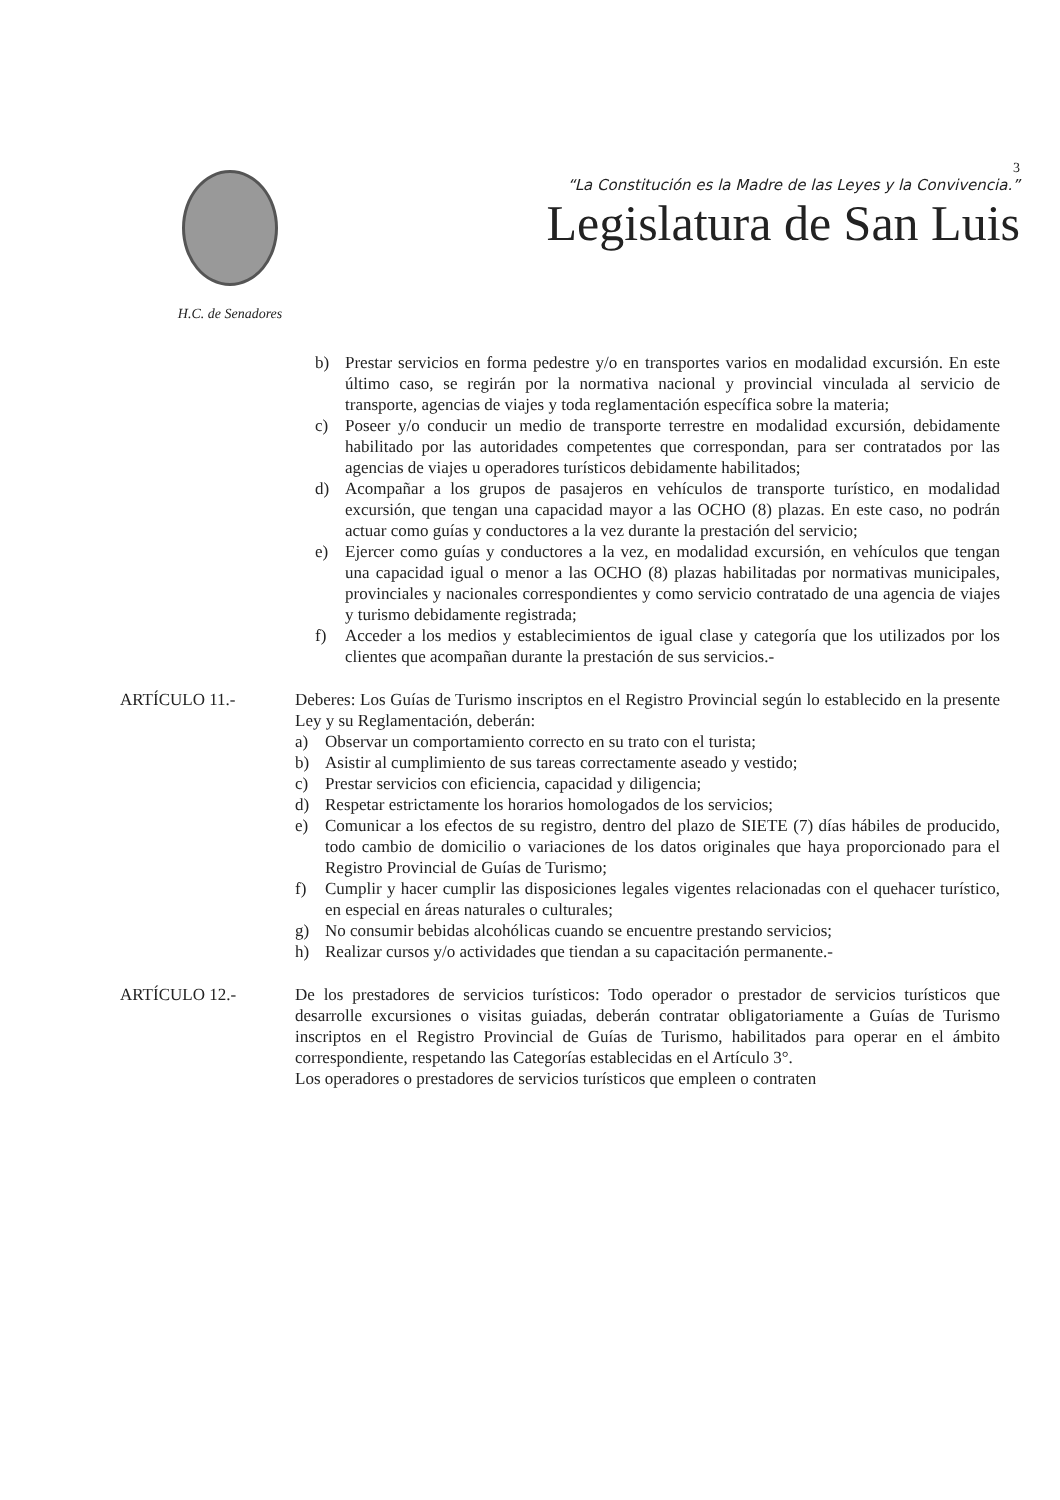H.C. de Senadores
3
“La Constitución es la Madre de las Leyes y la Convivencia.”
Legislatura de San Luis
b) Prestar servicios en forma pedestre y/o en transportes varios en modalidad excursión. En este último caso, se regirán por la normativa nacional y provincial vinculada al servicio de transporte, agencias de viajes y toda reglamentación específica sobre la materia;
c) Poseer y/o conducir un medio de transporte terrestre en modalidad excursión, debidamente habilitado por las autoridades competentes que correspondan, para ser contratados por las agencias de viajes u operadores turísticos debidamente habilitados;
d) Acompañar a los grupos de pasajeros en vehículos de transporte turístico, en modalidad excursión, que tengan una capacidad mayor a las OCHO (8) plazas. En este caso, no podrán actuar como guías y conductores a la vez durante la prestación del servicio;
e) Ejercer como guías y conductores a la vez, en modalidad excursión, en vehículos que tengan una capacidad igual o menor a las OCHO (8) plazas habilitadas por normativas municipales, provinciales y nacionales correspondientes y como servicio contratado de una agencia de viajes y turismo debidamente registrada;
f) Acceder a los medios y establecimientos de igual clase y categoría que los utilizados por los clientes que acompañan durante la prestación de sus servicios.-
ARTÍCULO 11.- Deberes: Los Guías de Turismo inscriptos en el Registro Provincial según lo establecido en la presente Ley y su Reglamentación, deberán:
a) Observar un comportamiento correcto en su trato con el turista;
b) Asistir al cumplimiento de sus tareas correctamente aseado y vestido;
c) Prestar servicios con eficiencia, capacidad y diligencia;
d) Respetar estrictamente los horarios homologados de los servicios;
e) Comunicar a los efectos de su registro, dentro del plazo de SIETE (7) días hábiles de producido, todo cambio de domicilio o variaciones de los datos originales que haya proporcionado para el Registro Provincial de Guías de Turismo;
f) Cumplir y hacer cumplir las disposiciones legales vigentes relacionadas con el quehacer turístico, en especial en áreas naturales o culturales;
g) No consumir bebidas alcohólicas cuando se encuentre prestando servicios;
h) Realizar cursos y/o actividades que tiendan a su capacitación permanente.-
ARTÍCULO 12.- De los prestadores de servicios turísticos: Todo operador o prestador de servicios turísticos que desarrolle excursiones o visitas guiadas, deberán contratar obligatoriamente a Guías de Turismo inscriptos en el Registro Provincial de Guías de Turismo, habilitados para operar en el ámbito correspondiente, respetando las Categorías establecidas en el Artículo 3°.
Los operadores o prestadores de servicios turísticos que empleen o contraten